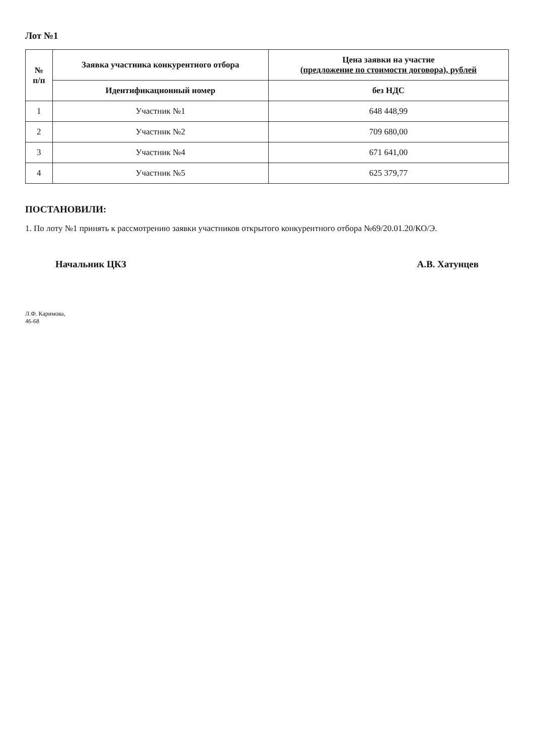Лот №1
| № п/п | Заявка участника конкурентного отбора | Цена заявки на участие (предложение по стоимости договора), рублей |
| --- | --- | --- |
| | Идентификационный номер | без НДС |
| 1 | Участник №1 | 648 448,99 |
| 2 | Участник №2 | 709 680,00 |
| 3 | Участник №4 | 671 641,00 |
| 4 | Участник №5 | 625 379,77 |
ПОСТАНОВИЛИ:
1. По лоту №1 принять к рассмотрению заявки участников открытого конкурентного отбора №69/20.01.20/КО/Э.
Начальник ЦКЗ А.В. Хатунцев
Л.Ф. Каримова,
46-68